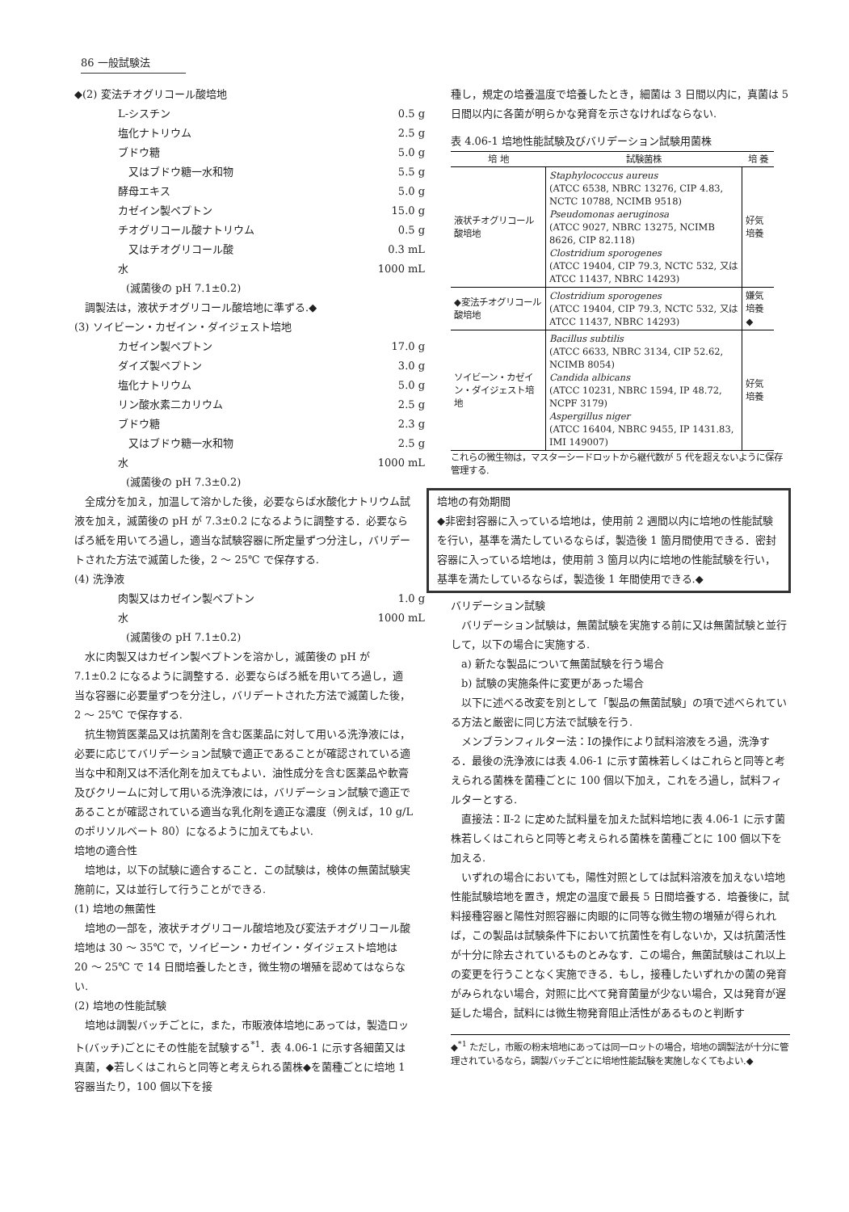86 一般試験法
◆(2) 変法チオグリコール酸培地
L-シスチン 0.5 g
塩化ナトリウム 2.5 g
ブドウ糖 5.0 g
　又はブドウ糖一水和物 5.5 g
酵母エキス 5.0 g
カゼイン製ペプトン 15.0 g
チオグリコール酸ナトリウム 0.5 g
　又はチオグリコール酸 0.3 mL
水 1000 mL
(滅菌後の pH 7.1±0.2)
　調製法は，液状チオグリコール酸培地に準ずる.◆
(3) ソイビーン・カゼイン・ダイジェスト培地
カゼイン製ペプトン 17.0 g
ダイズ製ペプトン 3.0 g
塩化ナトリウム 5.0 g
リン酸水素二カリウム 2.5 g
ブドウ糖 2.3 g
　又はブドウ糖一水和物 2.5 g
水 1000 mL
(滅菌後の pH 7.3±0.2)
　全成分を加え，加温して溶かした後，必要ならば水酸化ナトリウム試液を加え，滅菌後の pH が 7.3±0.2 になるように調整する．必要ならばろ紙を用いてろ過し，適当な試験容器に所定量ずつ分注し，バリデートされた方法で滅菌した後，2 ～ 25℃ で保存する.
(4) 洗浄液
肉製又はカゼイン製ペプトン 1.0 g
水 1000 mL
(滅菌後の pH 7.1±0.2)
　水に肉製又はカゼイン製ペプトンを溶かし，滅菌後の pH が 7.1±0.2 になるように調整する．必要ならばろ紙を用いてろ過し，適当な容器に必要量ずつを分注し，バリデートされた方法で滅菌した後，2 ～ 25℃ で保存する.
　抗生物質医薬品又は抗菌剤を含む医薬品に対して用いる洗浄液には，必要に応じてバリデーション試験で適正であることが確認されている適当な中和剤又は不活化剤を加えてもよい．油性成分を含む医薬品や軟膏及びクリームに対して用いる洗浄液には，バリデーション試験で適正であることが確認されている適当な乳化剤を適正な濃度（例えば，10 g/L のポリソルベート 80）になるように加えてもよい.
培地の適合性
　培地は，以下の試験に適合すること．この試験は，検体の無菌試験実施前に，又は並行して行うことができる.
(1) 培地の無菌性
　培地の一部を，液状チオグリコール酸培地及び変法チオグリコール酸培地は 30 ～ 35℃ で，ソイビーン・カゼイン・ダイジェスト培地は 20 ～ 25℃ で 14 日間培養したとき，微生物の増殖を認めてはならない.
(2) 培地の性能試験
　培地は調製バッチごとに，また，市販液体培地にあっては，製造ロット(バッチ)ごとにその性能を試験する<sup>*1</sup>．表 4.06-1 に示す各細菌又は真菌，◆若しくはこれらと同等と考えられる菌株◆を菌種ごとに培地 1 容器当たり，100 個以下を接
種し，規定の培養温度で培養したとき，細菌は 3 日間以内に，真菌は 5 日間以内に各菌が明らかな発育を示さなければならない.
表 4.06-1 培地性能試験及びバリデーション試験用菌株
| 培 地 | 試験菌株 | 培 養 |
| --- | --- | --- |
| 液状チオグリコール酸培地 | Staphylococcus aureus (ATCC 6538, NBRC 13276, CIP 4.83, NCTC 10788, NCIMB 9518) Pseudomonas aeruginosa (ATCC 9027, NBRC 13275, NCIMB 8626, CIP 82.118) Clostridium sporogenes (ATCC 19404, CIP 79.3, NCTC 532, 又は ATCC 11437, NBRC 14293) | 好気培養 |
| ◆変法チオグリコール酸培地 | Clostridium sporogenes (ATCC 19404, CIP 79.3, NCTC 532, 又は ATCC 11437, NBRC 14293) | 嫌気培養◆ |
| ソイビーン・カゼイン・ダイジェスト培地 | Bacillus subtilis (ATCC 6633, NBRC 3134, CIP 52.62, NCIMB 8054) Candida albicans (ATCC 10231, NBRC 1594, IP 48.72, NCPF 3179) Aspergillus niger (ATCC 16404, NBRC 9455, IP 1431.83, IMI 149007) | 好気培養 |
これらの微生物は，マスターシードロットから継代数が 5 代を超えないように保存管理する.
培地の有効期間
◆非密封容器に入っている培地は，使用前 2 週間以内に培地の性能試験を行い，基準を満たしているならば，製造後 1 箇月間使用できる．密封容器に入っている培地は，使用前 3 箇月以内に培地の性能試験を行い，基準を満たしているならば，製造後 1 年間使用できる.◆
バリデーション試験
　バリデーション試験は，無菌試験を実施する前に又は無菌試験と並行して，以下の場合に実施する.
　a) 新たな製品について無菌試験を行う場合
　b) 試験の実施条件に変更があった場合
　以下に述べる改変を別として「製品の無菌試験」の項で述べられている方法と厳密に同じ方法で試験を行う.
　メンブランフィルター法：Ⅰの操作により試料溶液をろ過，洗浄する．最後の洗浄液には表 4.06-1 に示す菌株若しくはこれらと同等と考えられる菌株を菌種ごとに 100 個以下加え，これをろ過し，試料フィルターとする.
　直接法：Ⅱ-2 に定めた試料量を加えた試料培地に表 4.06-1 に示す菌株若しくはこれらと同等と考えられる菌株を菌種ごとに 100 個以下を加える.
　いずれの場合においても，陽性対照としては試料溶液を加えない培地性能試験培地を置き，規定の温度で最長 5 日間培養する．培養後に，試料接種容器と陽性対照容器に肉眼的に同等な微生物の増殖が得られれば，この製品は試験条件下において抗菌性を有しないか，又は抗菌活性が十分に除去されているものとみなす．この場合，無菌試験はこれ以上の変更を行うことなく実施できる．もし，接種したいずれかの菌の発育がみられない場合，対照に比べて発育菌量が少ない場合，又は発育が遅延した場合，試料には微生物発育阻止活性があるものと判断す
◆<sup>*1</sup> ただし，市販の粉末培地にあっては同一ロットの場合，培地の調製法が十分に管理されているなら，調製バッチごとに培地性能試験を実施しなくてもよい.◆